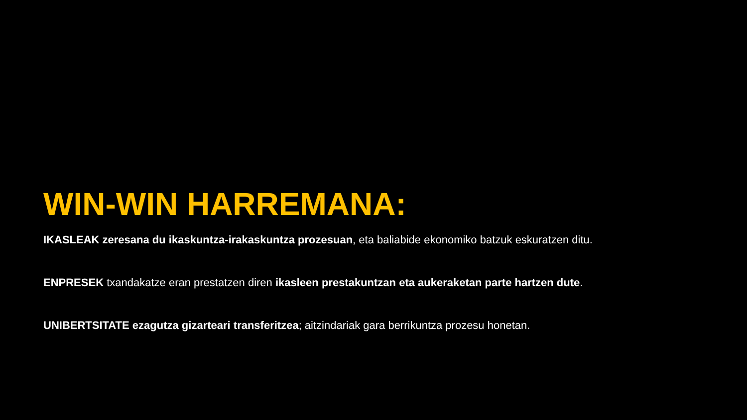WIN-WIN HARREMANA:
IKASLEAK zeresana du ikaskuntza-irakaskuntza prozesuan, eta baliabide ekonomiko batzuk eskuratzen ditu.
ENPRESEK txandakatze eran prestatzen diren ikasleen prestakuntzan eta aukeraketan parte hartzen dute.
UNIBERTSITATE ezagutza gizarteari transferitzea; aitzindariak gara berrikuntza prozesu honetan.